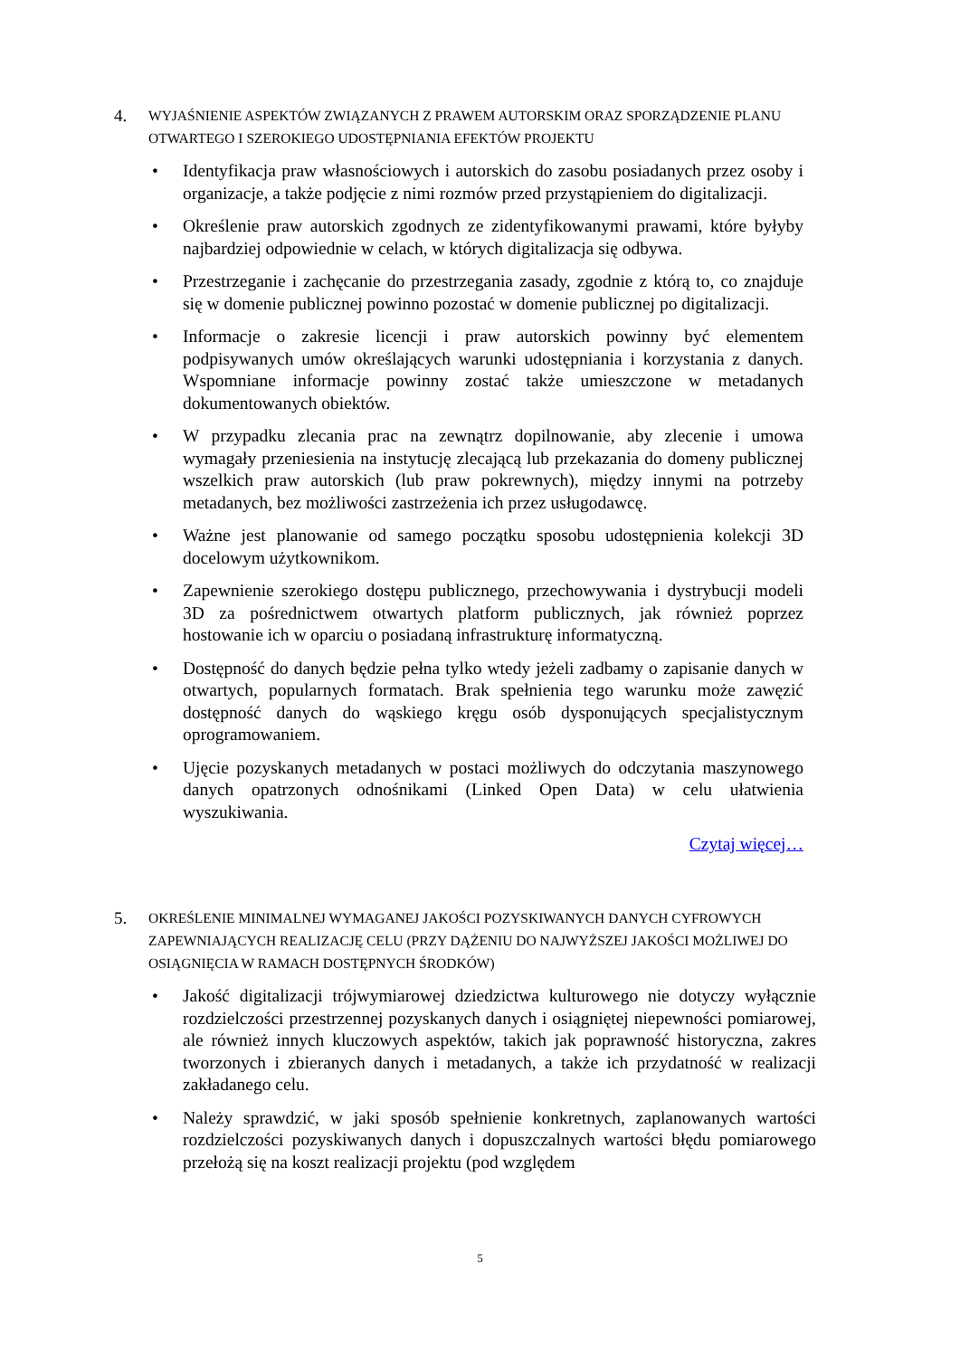4.
WYJAŚNIENIE ASPEKTÓW ZWIĄZANYCH Z PRAWEM AUTORSKIM ORAZ SPORZĄDZENIE PLANU OTWARTEGO I SZEROKIEGO UDOSTĘPNIANIA EFEKTÓW PROJEKTU
• Identyfikacja praw własnościowych i autorskich do zasobu posiadanych przez osoby i organizacje, a także podjęcie z nimi rozmów przed przystąpieniem do digitalizacji.
• Określenie praw autorskich zgodnych ze zidentyfikowanymi prawami, które byłyby najbardziej odpowiednie w celach, w których digitalizacja się odbywa.
• Przestrzeganie i zachęcanie do przestrzegania zasady, zgodnie z którą to, co znajduje się w domenie publicznej powinno pozostać w domenie publicznej po digitalizacji.
• Informacje o zakresie licencji i praw autorskich powinny być elementem podpisywanych umów określających warunki udostępniania i korzystania z danych. Wspomniane informacje powinny zostać także umieszczone w metadanych dokumentowanych obiektów.
• W przypadku zlecania prac na zewnątrz dopilnowanie, aby zlecenie i umowa wymagały przeniesienia na instytucję zlecającą lub przekazania do domeny publicznej wszelkich praw autorskich (lub praw pokrewnych), między innymi na potrzeby metadanych, bez możliwości zastrzeżenia ich przez usługodawcę.
• Ważne jest planowanie od samego początku sposobu udostępnienia kolekcji 3D docelowym użytkownikom.
• Zapewnienie szerokiego dostępu publicznego, przechowywania i dystrybucji modeli 3D za pośrednictwem otwartych platform publicznych, jak również poprzez hostowanie ich w oparciu o posiadaną infrastrukturę informatyczną.
• Dostępność do danych będzie pełna tylko wtedy jeżeli zadbamy o zapisanie danych w otwartych, popularnych formatach. Brak spełnienia tego warunku może zawęzić dostępność danych do wąskiego kręgu osób dysponujących specjalistycznym oprogramowaniem.
• Ujęcie pozyskanych metadanych w postaci możliwych do odczytania maszynowego danych opatrzonych odnośnikami (Linked Open Data) w celu ułatwienia wyszukiwania.
Czytaj więcej…
5.
OKREŚLENIE MINIMALNEJ WYMAGANEJ JAKOŚCI POZYSKIWANYCH DANYCH CYFROWYCH ZAPEWNIAJĄCYCH REALIZACJĘ CELU (PRZY DĄŻENIU DO NAJWYŻSZEJ JAKOŚCI MOŻLIWEJ DO OSIĄGNIĘCIA W RAMACH DOSTĘPNYCH ŚRODKÓW)
• Jakość digitalizacji trójwymiarowej dziedzictwa kulturowego nie dotyczy wyłącznie rozdzielczości przestrzennej pozyskanych danych i osiągniętej niepewności pomiarowej, ale również innych kluczowych aspektów, takich jak poprawność historyczna, zakres tworzonych i zbieranych danych i metadanych, a także ich przydatność w realizacji zakładanego celu.
• Należy sprawdzić, w jaki sposób spełnienie konkretnych, zaplanowanych wartości rozdzielczości pozyskiwanych danych i dopuszczalnych wartości błędu pomiarowego przełożą się na koszt realizacji projektu (pod względem
5